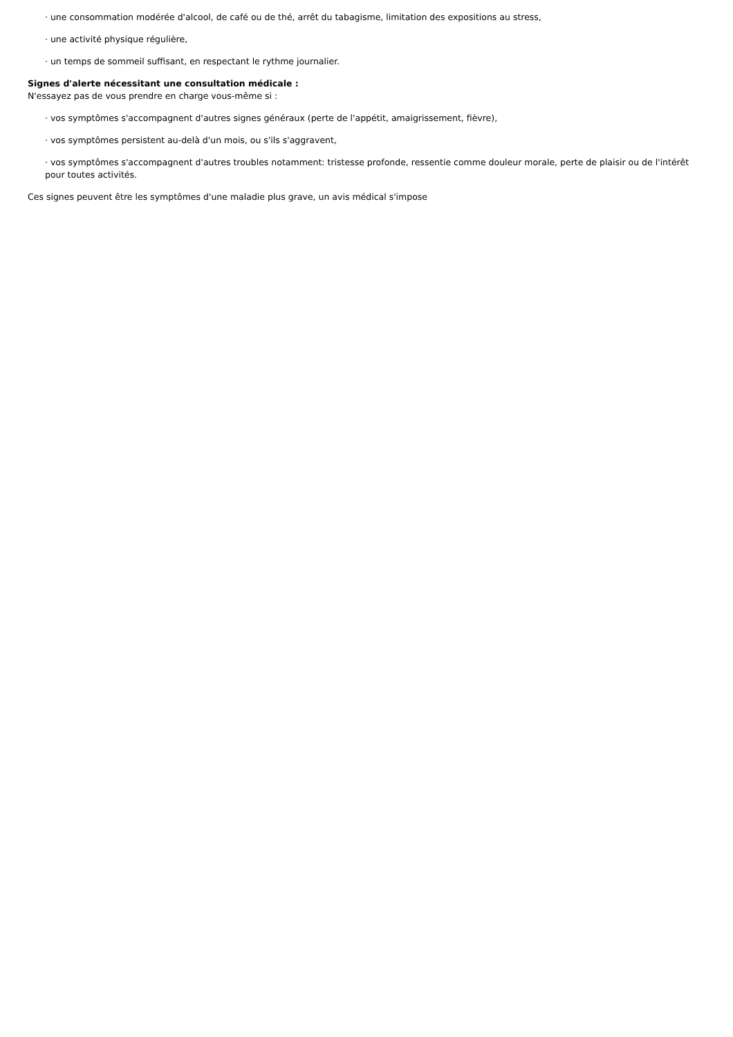· une consommation modérée d'alcool, de café ou de thé, arrêt du tabagisme, limitation des expositions au stress,
· une activité physique régulière,
· un temps de sommeil suffisant, en respectant le rythme journalier.
Signes d'alerte nécessitant une consultation médicale :
N'essayez pas de vous prendre en charge vous-même si :
· vos symptômes s'accompagnent d'autres signes généraux (perte de l'appétit, amaigrissement, fièvre),
· vos symptômes persistent au-delà d'un mois, ou s'ils s'aggravent,
· vos symptômes s'accompagnent d'autres troubles notamment: tristesse profonde, ressentie comme douleur morale, perte de plaisir ou de l'intérêt pour toutes activités.
Ces signes peuvent être les symptômes d'une maladie plus grave, un avis médical s'impose